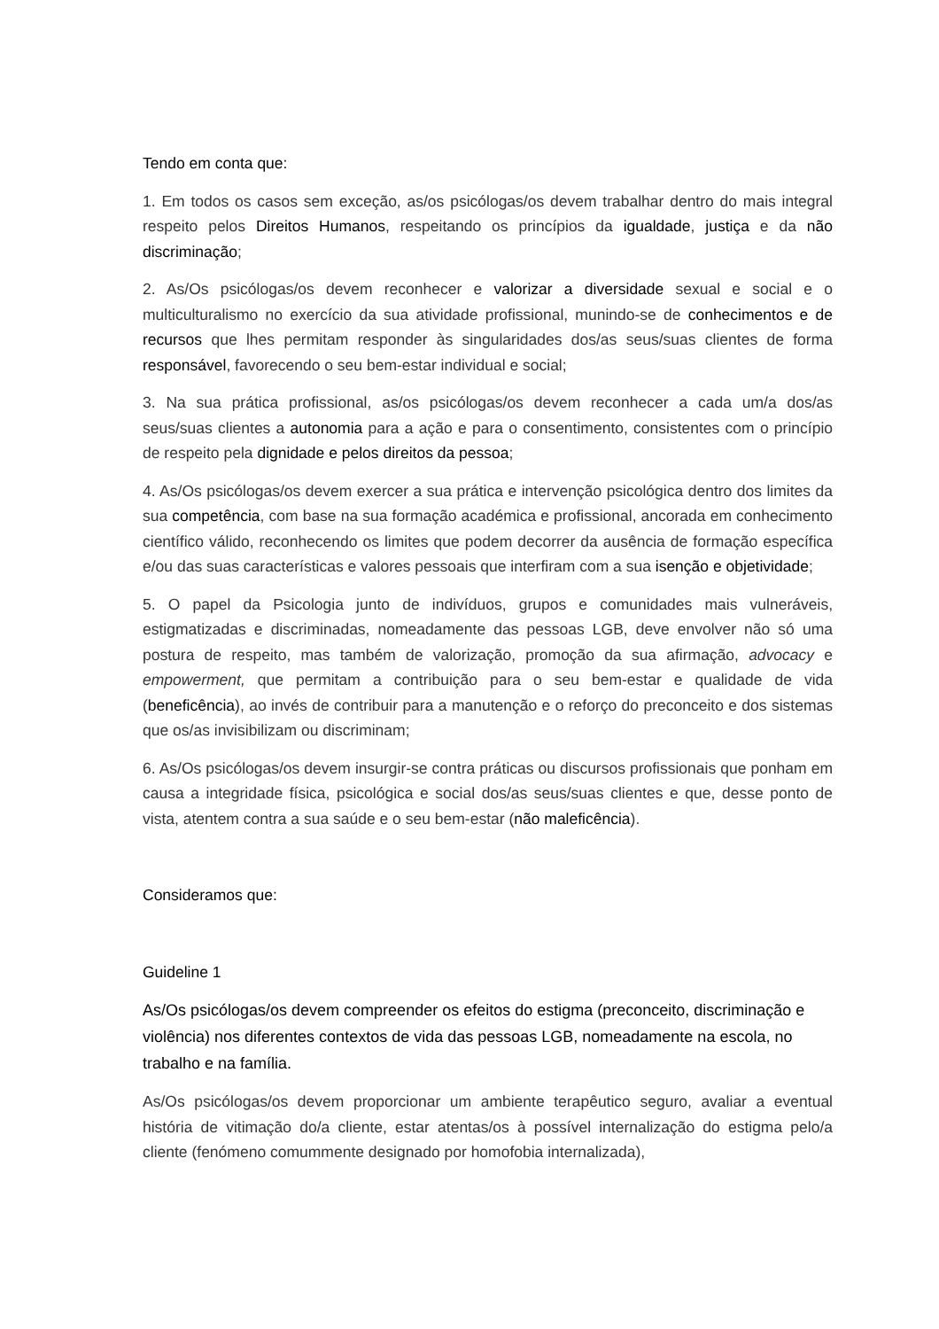Tendo em conta que:
1. Em todos os casos sem exceção, as/os psicólogas/os devem trabalhar dentro do mais integral respeito pelos Direitos Humanos, respeitando os princípios da igualdade, justiça e da não discriminação;
2. As/Os psicólogas/os devem reconhecer e valorizar a diversidade sexual e social e o multiculturalismo no exercício da sua atividade profissional, munindo-se de conhecimentos e de recursos que lhes permitam responder às singularidades dos/as seus/suas clientes de forma responsável, favorecendo o seu bem-estar individual e social;
3. Na sua prática profissional, as/os psicólogas/os devem reconhecer a cada um/a dos/as seus/suas clientes a autonomia para a ação e para o consentimento, consistentes com o princípio de respeito pela dignidade e pelos direitos da pessoa;
4. As/Os psicólogas/os devem exercer a sua prática e intervenção psicológica dentro dos limites da sua competência, com base na sua formação académica e profissional, ancorada em conhecimento científico válido, reconhecendo os limites que podem decorrer da ausência de formação específica e/ou das suas características e valores pessoais que interfiram com a sua isenção e objetividade;
5. O papel da Psicologia junto de indivíduos, grupos e comunidades mais vulneráveis, estigmatizadas e discriminadas, nomeadamente das pessoas LGB, deve envolver não só uma postura de respeito, mas também de valorização, promoção da sua afirmação, advocacy e empowerment, que permitam a contribuição para o seu bem-estar e qualidade de vida (beneficência), ao invés de contribuir para a manutenção e o reforço do preconceito e dos sistemas que os/as invisibilizam ou discriminam;
6. As/Os psicólogas/os devem insurgir-se contra práticas ou discursos profissionais que ponham em causa a integridade física, psicológica e social dos/as seus/suas clientes e que, desse ponto de vista, atentem contra a sua saúde e o seu bem-estar (não maleficência).
Consideramos que:
Guideline 1
As/Os psicólogas/os devem compreender os efeitos do estigma (preconceito, discriminação e violência) nos diferentes contextos de vida das pessoas LGB, nomeadamente na escola, no trabalho e na família.
As/Os psicólogas/os devem proporcionar um ambiente terapêutico seguro, avaliar a eventual história de vitimação do/a cliente, estar atentas/os à possível internalização do estigma pelo/a cliente (fenómeno comummente designado por homofobia internalizada),